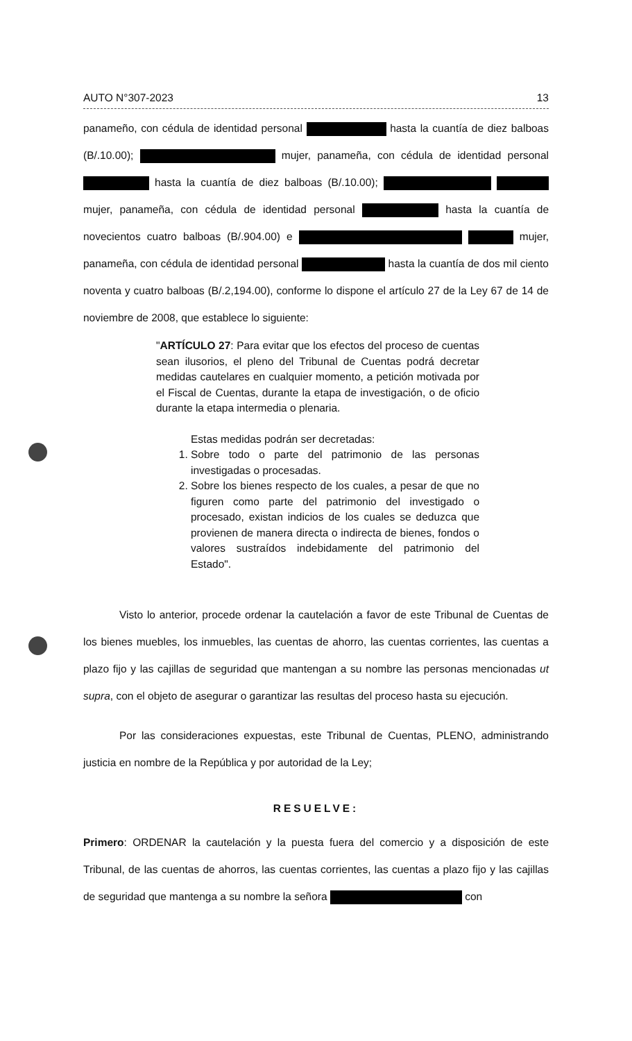AUTO N°307-2023 13
panameño, con cédula de identidad personal hasta la cuantía de diez balboas (B/.10.00); mujer, panameña, con cédula de identidad personal hasta la cuantía de diez balboas (B/.10.00); mujer, panameña, con cédula de identidad personal hasta la cuantía de novecientos cuatro balboas (B/.904.00) e mujer, panameña, con cédula de identidad personal hasta la cuantía de dos mil ciento noventa y cuatro balboas (B/.2,194.00), conforme lo dispone el artículo 27 de la Ley 67 de 14 de noviembre de 2008, que establece lo siguiente:
"ARTÍCULO 27: Para evitar que los efectos del proceso de cuentas sean ilusorios, el pleno del Tribunal de Cuentas podrá decretar medidas cautelares en cualquier momento, a petición motivada por el Fiscal de Cuentas, durante la etapa de investigación, o de oficio durante la etapa intermedia o plenaria.
Estas medidas podrán ser decretadas:
1. Sobre todo o parte del patrimonio de las personas investigadas o procesadas.
2. Sobre los bienes respecto de los cuales, a pesar de que no figuren como parte del patrimonio del investigado o procesado, existan indicios de los cuales se deduzca que provienen de manera directa o indirecta de bienes, fondos o valores sustraídos indebidamente del patrimonio del Estado".
Visto lo anterior, procede ordenar la cautelación a favor de este Tribunal de Cuentas de los bienes muebles, los inmuebles, las cuentas de ahorro, las cuentas corrientes, las cuentas a plazo fijo y las cajillas de seguridad que mantengan a su nombre las personas mencionadas ut supra, con el objeto de asegurar o garantizar las resultas del proceso hasta su ejecución.
Por las consideraciones expuestas, este Tribunal de Cuentas, PLENO, administrando justicia en nombre de la República y por autoridad de la Ley;
RESUELVE:
Primero: ORDENAR la cautelación y la puesta fuera del comercio y a disposición de este Tribunal, de las cuentas de ahorros, las cuentas corrientes, las cuentas a plazo fijo y las cajillas de seguridad que mantenga a su nombre la señora con